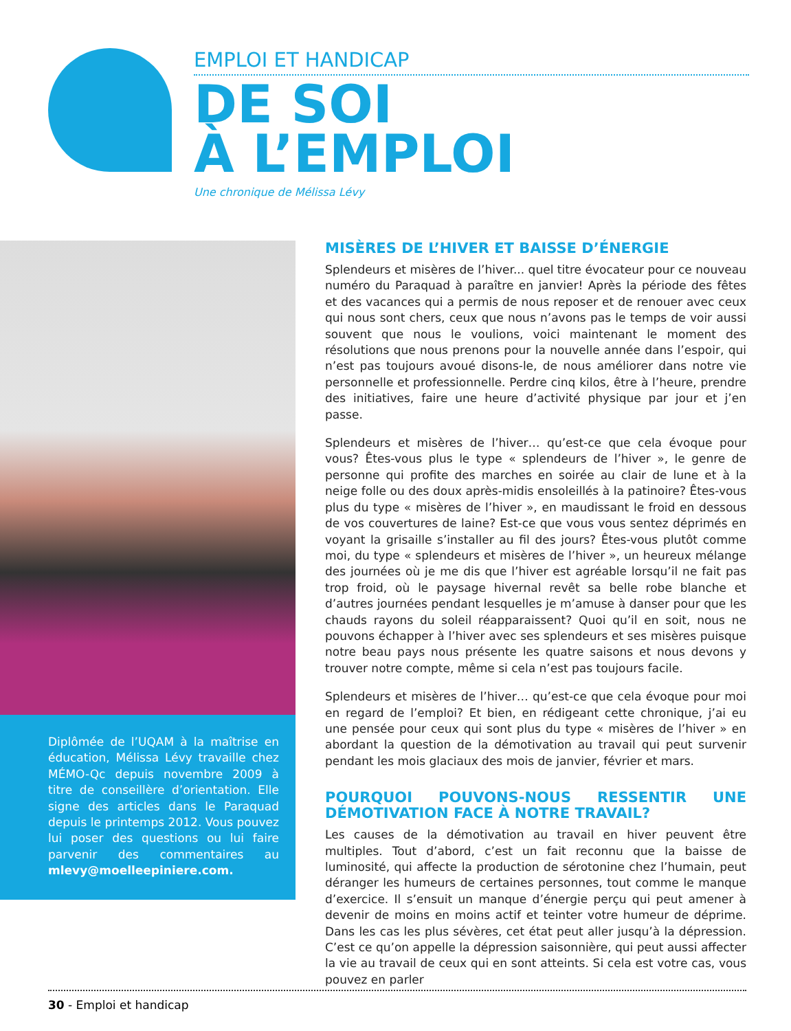EMPLOI ET HANDICAP
DE SOI
À L’EMPLOI
Une chronique de Mélissa Lévy
Diplômée de l’UQAM à la maîtrise en éducation, Mélissa Lévy travaille chez MÉMO-Qc depuis novembre 2009 à titre de conseillère d’orientation. Elle signe des articles dans le Paraquad depuis le printemps 2012. Vous pouvez lui poser des questions ou lui faire parvenir des commentaires au mlevy@moelleepiniere.com.
MISÈRES DE L’HIVER ET BAISSE D’ÉNERGIE
Splendeurs et misères de l’hiver... quel titre évocateur pour ce nouveau numéro du Paraquad à paraître en janvier! Après la période des fêtes et des vacances qui a permis de nous reposer et de renouer avec ceux qui nous sont chers, ceux que nous n’avons pas le temps de voir aussi souvent que nous le voulions, voici maintenant le moment des résolutions que nous prenons pour la nouvelle année dans l’espoir, qui n’est pas toujours avoué disons-le, de nous améliorer dans notre vie personnelle et professionnelle. Perdre cinq kilos, être à l’heure, prendre des initiatives, faire une heure d’activité physique par jour et j’en passe.
Splendeurs et misères de l’hiver… qu’est-ce que cela évoque pour vous? Êtes-vous plus le type « splendeurs de l’hiver », le genre de personne qui profite des marches en soirée au clair de lune et à la neige folle ou des doux après-midis ensoleillés à la patinoire? Êtes-vous plus du type « misères de l’hiver », en maudissant le froid en dessous de vos couvertures de laine? Est-ce que vous vous sentez déprimés en voyant la grisaille s’installer au fil des jours? Êtes-vous plutôt comme moi, du type « splendeurs et misères de l’hiver », un heureux mélange des journées où je me dis que l’hiver est agréable lorsqu’il ne fait pas trop froid, où le paysage hivernal revêt sa belle robe blanche et d’autres journées pendant lesquelles je m’amuse à danser pour que les chauds rayons du soleil réapparaissent? Quoi qu’il en soit, nous ne pouvons échapper à l’hiver avec ses splendeurs et ses misères puisque notre beau pays nous présente les quatre saisons et nous devons y trouver notre compte, même si cela n’est pas toujours facile.
Splendeurs et misères de l’hiver… qu’est-ce que cela évoque pour moi en regard de l’emploi? Et bien, en rédigeant cette chronique, j’ai eu une pensée pour ceux qui sont plus du type « misères de l’hiver » en abordant la question de la démotivation au travail qui peut survenir pendant les mois glaciaux des mois de janvier, février et mars.
POURQUOI POUVONS-NOUS RESSENTIR UNE DÉMOTIVATION FACE À NOTRE TRAVAIL?
Les causes de la démotivation au travail en hiver peuvent être multiples. Tout d’abord, c’est un fait reconnu que la baisse de luminosité, qui affecte la production de sérotonine chez l’humain, peut déranger les humeurs de certaines personnes, tout comme le manque d’exercice. Il s’ensuit un manque d’énergie perçu qui peut amener à devenir de moins en moins actif et teinter votre humeur de déprime. Dans les cas les plus sévères, cet état peut aller jusqu’à la dépression. C’est ce qu’on appelle la dépression saisonnière, qui peut aussi affecter la vie au travail de ceux qui en sont atteints. Si cela est votre cas, vous pouvez en parler
30 - Emploi et handicap